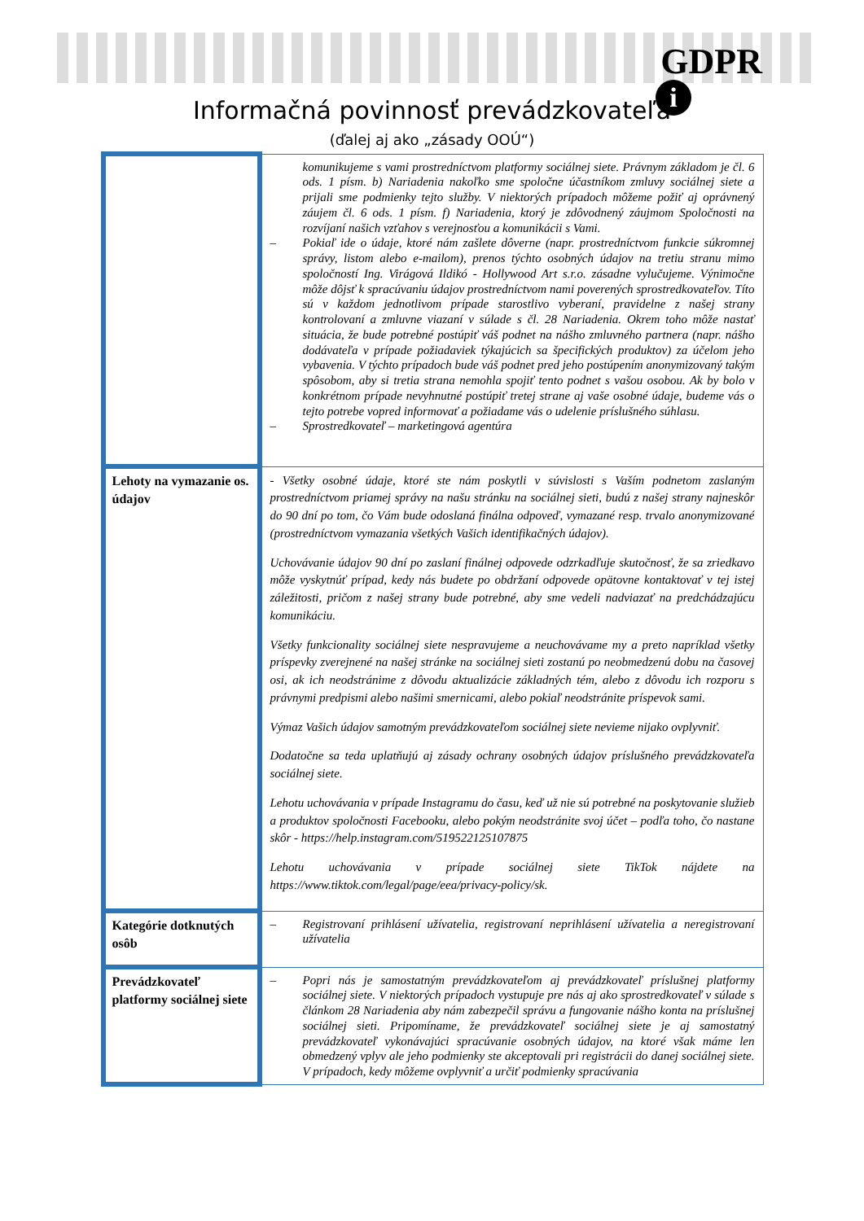GDPR
i
Informačná povinnosť prevádzkovateľa
(ďalej aj ako „zásady OOÚ“)
| | komunikujeme s vami prostredníctvom platformy sociálnej siete. Právnym základom je čl. 6 ods. 1 písm. b) Nariadenia nakoľko sme spoločne účastníkom zmluvy sociálnej siete a prijali sme podmienky tejto služby. V niektorých prípadoch môžeme požiť aj oprávnený záujem čl. 6 ods. 1 písm. f) Nariadenia, ktorý je zdôvodnený záujmom Spoločnosti na rozvíjaní našich vzťahov s verejnosťou a komunikácii s Vami. – Pokiaľ ide o údaje, ktoré nám zašlete dôverne (napr. prostredníctvom funkcie súkromnej správy, listom alebo e-mailom), prenos týchto osobných údajov na tretiu stranu mimo spoločností Ing. Virágová Ildikó - Hollywood Art s.r.o. zásadne vylučujeme. Výnimočne môže dôjsť k spracúvaniu údajov prostredníctvom nami poverených sprostredkovateľov. Títo sú v každom jednotlivom prípade starostlivo vyberaní, pravidelne z našej strany kontrolovaní a zmluvne viazaní v súlade s čl. 28 Nariadenia. Okrem toho môže nastať situácia, že bude potrebné postúpiť váš podnet na nášho zmluvného partnera (napr. nášho dodávateľa v prípade požiadaviek týkajúcich sa špecifických produktov) za účelom jeho vybavenia. V týchto prípadoch bude váš podnet pred jeho postúpením anonymizovaný takým spôsobom, aby si tretia strana nemohla spojiť tento podnet s vašou osobou. Ak by bolo v konkrétnom prípade nevyhnutné postúpiť tretej strane aj vaše osobné údaje, budeme vás o tejto potrebe vopred informovať a požiadame vás o udelenie príslušného súhlasu. – Sprostredkovateľ – marketingová agentúra |
| Lehoty na vymazanie os. údajov | - Všetky osobné údaje, ktoré ste nám poskytli v súvislosti s Vaším podnetom zaslaným prostredníctvom priamej správy na našu stránku na sociálnej sieti, budú z našej strany najneskôr do 90 dní po tom, čo Vám bude odoslaná finálna odpoveď, vymazané resp. trvalo anonymizované (prostredníctvom vymazania všetkých Vašich identifikačných údajov). Uchovávanie údajov 90 dní po zaslaní finálnej odpovede odzrkadľuje skutočnosť, že sa zriedkavo môže vyskytnúť prípad, kedy nás budete po obdržaní odpovede opätovne kontaktovať v tej istej záležitosti, pričom z našej strany bude potrebné, aby sme vedeli nadviazať na predchádzajúcu komunikáciu. Všetky funkcionality sociálnej siete nespravujeme a neuchovávame my a preto napríklad všetky príspevky zverejnené na našej stránke na sociálnej sieti zostanú po neobmedzenú dobu na časovej osi, ak ich neodstránime z dôvodu aktualizácie základných tém, alebo z dôvodu ich rozporu s právnymi predpismi alebo našimi smernicami, alebo pokiaľ neodstránite príspevok sami. Výmaz Vašich údajov samotným prevádzkovateľom sociálnej siete nevieme nijako ovplyvniť. Dodatočne sa teda uplatňujú aj zásady ochrany osobných údajov príslušného prevádzkovateľa sociálnej siete. Lehotu uchovávania v prípade Instagramu do času, keď už nie sú potrebné na poskytovanie služieb a produktov spoločnosti Facebooku, alebo pokým neodstránite svoj účet – podľa toho, čo nastane skôr - https://help.instagram.com/519522125107875 Lehotu uchovávania v prípade sociálnej siete TikTok nájdete na https://www.tiktok.com/legal/page/eea/privacy-policy/sk. |
| Kategórie dotknutých osôb | – Registrovaní prihlásení užívatelia, registrovaní neprihlásení užívatelia a neregistrovaní užívatelia |
| Prevádzkovateľ platformy sociálnej siete | – Popri nás je samostatným prevádzkovateľom aj prevádzkovateľ príslušnej platformy sociálnej siete. V niektorých prípadoch vystupuje pre nás aj ako sprostredkovateľ v súlade s článkom 28 Nariadenia aby nám zabezpečil správu a fungovanie nášho konta na príslušnej sociálnej sieti. Pripomíname, že prevádzkovateľ sociálnej siete je aj samostatný prevádzkovateľ vykonávajúci spracúvanie osobných údajov, na ktoré však máme len obmedzený vplyv ale jeho podmienky ste akceptovali pri registrácii do danej sociálnej siete. V prípadoch, kedy môžeme ovplyvniť a určiť podmienky spracúvania |